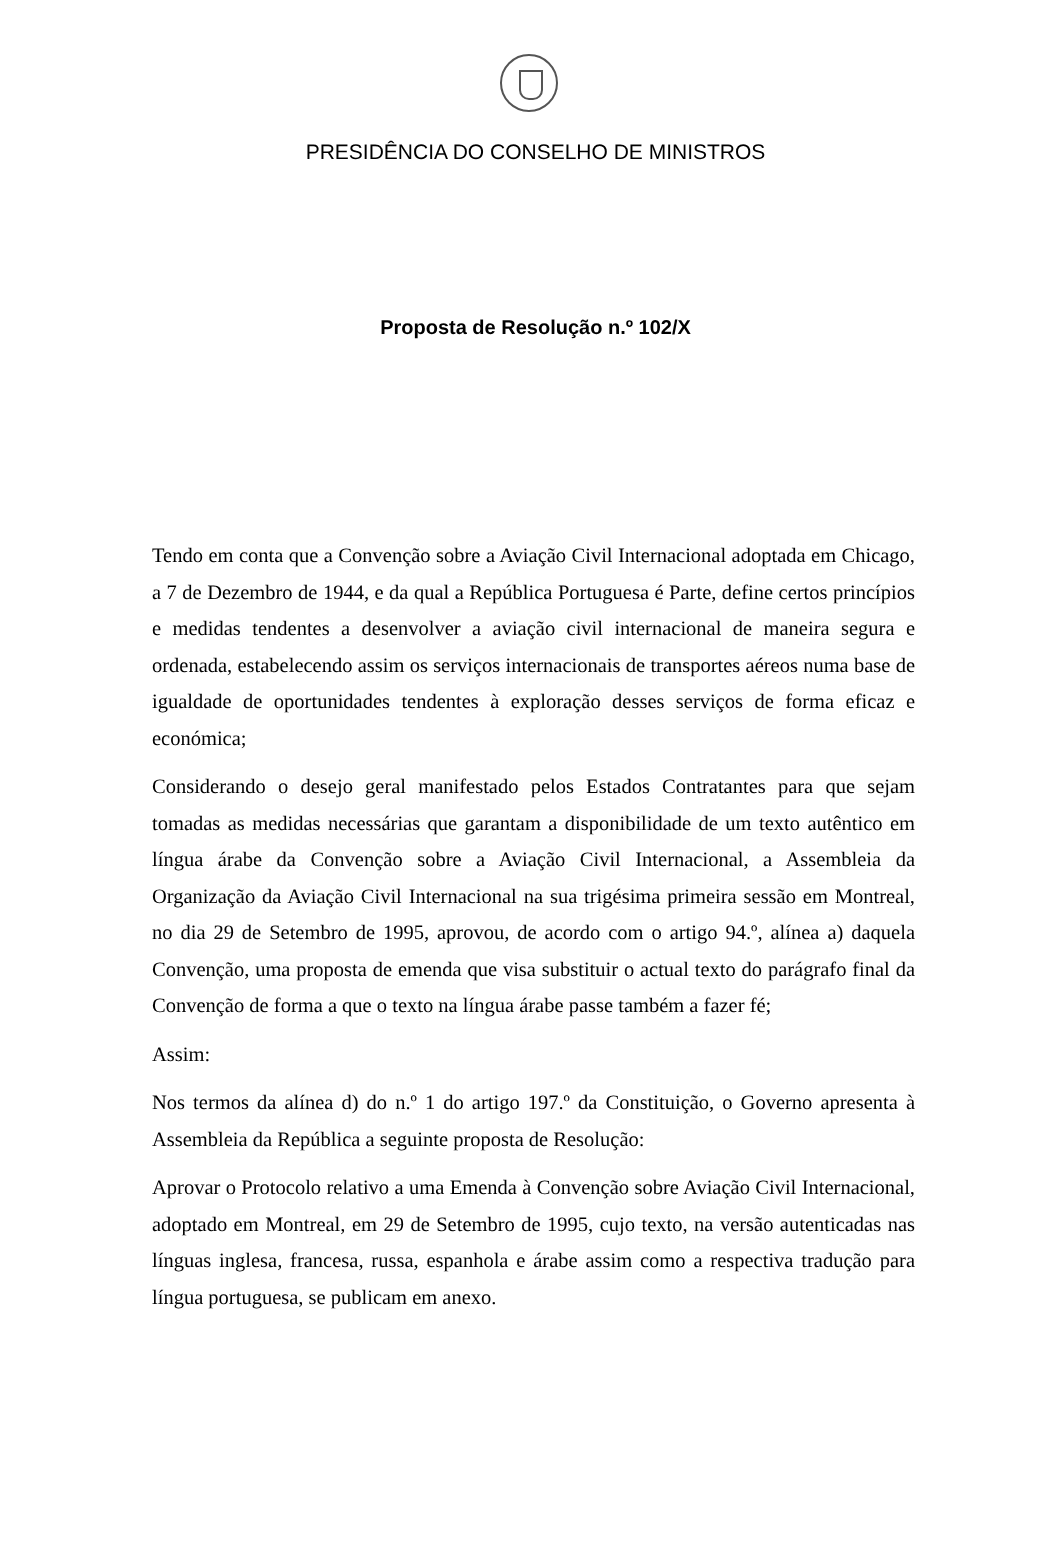PRESIDÊNCIA DO CONSELHO DE MINISTROS
Proposta de Resolução n.º 102/X
Tendo em conta que a Convenção sobre a Aviação Civil Internacional adoptada em Chicago, a 7 de Dezembro de 1944, e da qual a República Portuguesa é Parte, define certos princípios e medidas tendentes a desenvolver a aviação civil internacional de maneira segura e ordenada, estabelecendo assim os serviços internacionais de transportes aéreos numa base de igualdade de oportunidades tendentes à exploração desses serviços de forma eficaz e económica;
Considerando o desejo geral manifestado pelos Estados Contratantes para que sejam tomadas as medidas necessárias que garantam a disponibilidade de um texto autêntico em língua árabe da Convenção sobre a Aviação Civil Internacional, a Assembleia da Organização da Aviação Civil Internacional na sua trigésima primeira sessão em Montreal, no dia 29 de Setembro de 1995, aprovou, de acordo com o artigo 94.º, alínea a) daquela Convenção, uma proposta de emenda que visa substituir o actual texto do parágrafo final da Convenção de forma a que o texto na língua árabe passe também a fazer fé;
Assim:
Nos termos da alínea d) do n.º 1 do artigo 197.º da Constituição, o Governo apresenta à Assembleia da República a seguinte proposta de Resolução:
Aprovar o Protocolo relativo a uma Emenda à Convenção sobre Aviação Civil Internacional, adoptado em Montreal, em 29 de Setembro de 1995, cujo texto, na versão autenticadas nas línguas inglesa, francesa, russa, espanhola e árabe assim como a respectiva tradução para língua portuguesa, se publicam em anexo.